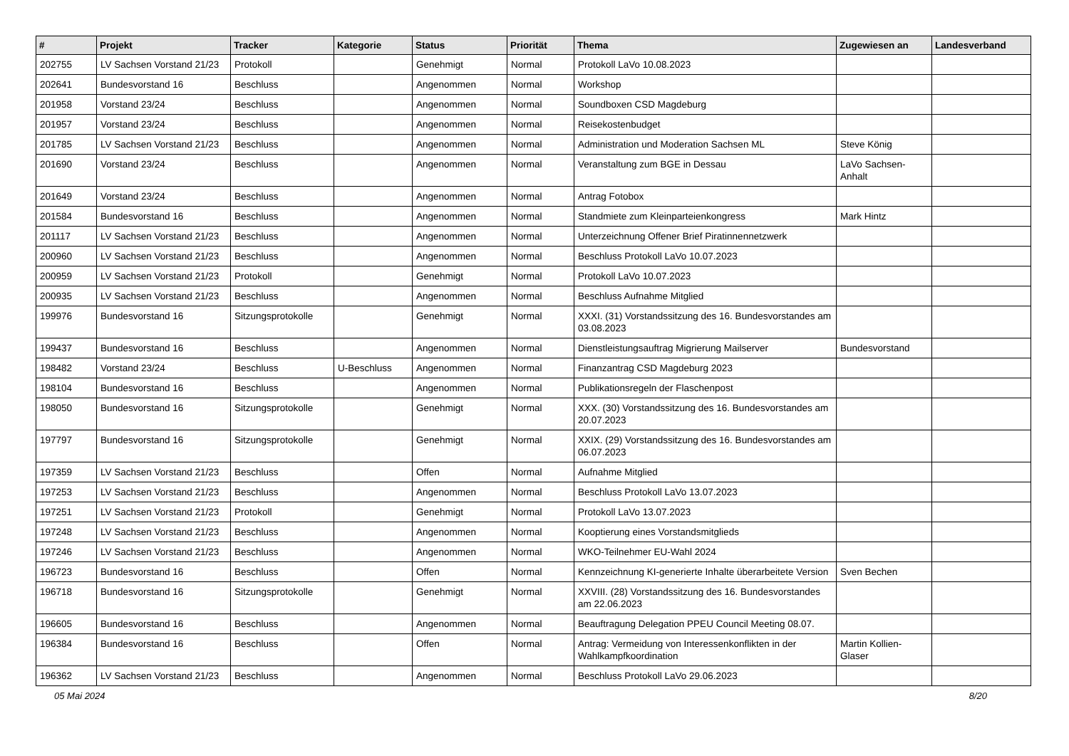| # | Projekt | Tracker | Kategorie | Status | Priorität | Thema | Zugewiesen an | Landesverband |
| --- | --- | --- | --- | --- | --- | --- | --- | --- |
| 202755 | LV Sachsen Vorstand 21/23 | Protokoll | | Genehmigt | Normal | Protokoll LaVo 10.08.2023 | | |
| 202641 | Bundesvorstand 16 | Beschluss | | Angenommen | Normal | Workshop | | |
| 201958 | Vorstand 23/24 | Beschluss | | Angenommen | Normal | Soundboxen CSD Magdeburg | | |
| 201957 | Vorstand 23/24 | Beschluss | | Angenommen | Normal | Reisekostenbudget | | |
| 201785 | LV Sachsen Vorstand 21/23 | Beschluss | | Angenommen | Normal | Administration und Moderation Sachsen ML | Steve König | |
| 201690 | Vorstand 23/24 | Beschluss | | Angenommen | Normal | Veranstaltung zum BGE in Dessau | LaVo Sachsen-Anhalt | |
| 201649 | Vorstand 23/24 | Beschluss | | Angenommen | Normal | Antrag Fotobox | | |
| 201584 | Bundesvorstand 16 | Beschluss | | Angenommen | Normal | Standmiete zum Kleinparteienkongress | Mark Hintz | |
| 201117 | LV Sachsen Vorstand 21/23 | Beschluss | | Angenommen | Normal | Unterzeichnung Offener Brief Piratinnennetzwerk | | |
| 200960 | LV Sachsen Vorstand 21/23 | Beschluss | | Angenommen | Normal | Beschluss Protokoll LaVo 10.07.2023 | | |
| 200959 | LV Sachsen Vorstand 21/23 | Protokoll | | Genehmigt | Normal | Protokoll LaVo 10.07.2023 | | |
| 200935 | LV Sachsen Vorstand 21/23 | Beschluss | | Angenommen | Normal | Beschluss Aufnahme Mitglied | | |
| 199976 | Bundesvorstand 16 | Sitzungsprotokolle | | Genehmigt | Normal | XXXI. (31) Vorstandssitzung des 16. Bundesvorstandes am 03.08.2023 | | |
| 199437 | Bundesvorstand 16 | Beschluss | | Angenommen | Normal | Dienstleistungsauftrag Migrierung Mailserver | Bundesvorstand | |
| 198482 | Vorstand 23/24 | Beschluss | U-Beschluss | Angenommen | Normal | Finanzantrag CSD Magdeburg 2023 | | |
| 198104 | Bundesvorstand 16 | Beschluss | | Angenommen | Normal | Publikationsregeln der Flaschenpost | | |
| 198050 | Bundesvorstand 16 | Sitzungsprotokolle | | Genehmigt | Normal | XXX. (30) Vorstandssitzung des 16. Bundesvorstandes am 20.07.2023 | | |
| 197797 | Bundesvorstand 16 | Sitzungsprotokolle | | Genehmigt | Normal | XXIX. (29) Vorstandssitzung des 16. Bundesvorstandes am 06.07.2023 | | |
| 197359 | LV Sachsen Vorstand 21/23 | Beschluss | | Offen | Normal | Aufnahme Mitglied | | |
| 197253 | LV Sachsen Vorstand 21/23 | Beschluss | | Angenommen | Normal | Beschluss Protokoll LaVo 13.07.2023 | | |
| 197251 | LV Sachsen Vorstand 21/23 | Protokoll | | Genehmigt | Normal | Protokoll LaVo 13.07.2023 | | |
| 197248 | LV Sachsen Vorstand 21/23 | Beschluss | | Angenommen | Normal | Kooptierung eines Vorstandsmitglieds | | |
| 197246 | LV Sachsen Vorstand 21/23 | Beschluss | | Angenommen | Normal | WKO-Teilnehmer EU-Wahl 2024 | | |
| 196723 | Bundesvorstand 16 | Beschluss | | Offen | Normal | Kennzeichnung KI-generierte Inhalte überarbeitete Version | Sven Bechen | |
| 196718 | Bundesvorstand 16 | Sitzungsprotokolle | | Genehmigt | Normal | XXVIII. (28) Vorstandssitzung des 16. Bundesvorstandes am 22.06.2023 | | |
| 196605 | Bundesvorstand 16 | Beschluss | | Angenommen | Normal | Beauftragung Delegation PPEU Council Meeting 08.07. | | |
| 196384 | Bundesvorstand 16 | Beschluss | | Offen | Normal | Antrag: Vermeidung von Interessenkonflikten in der Wahlkampfkoordination | Martin Kollien-Glaser | |
| 196362 | LV Sachsen Vorstand 21/23 | Beschluss | | Angenommen | Normal | Beschluss Protokoll LaVo 29.06.2023 | | |
05 Mai 2024 8/20